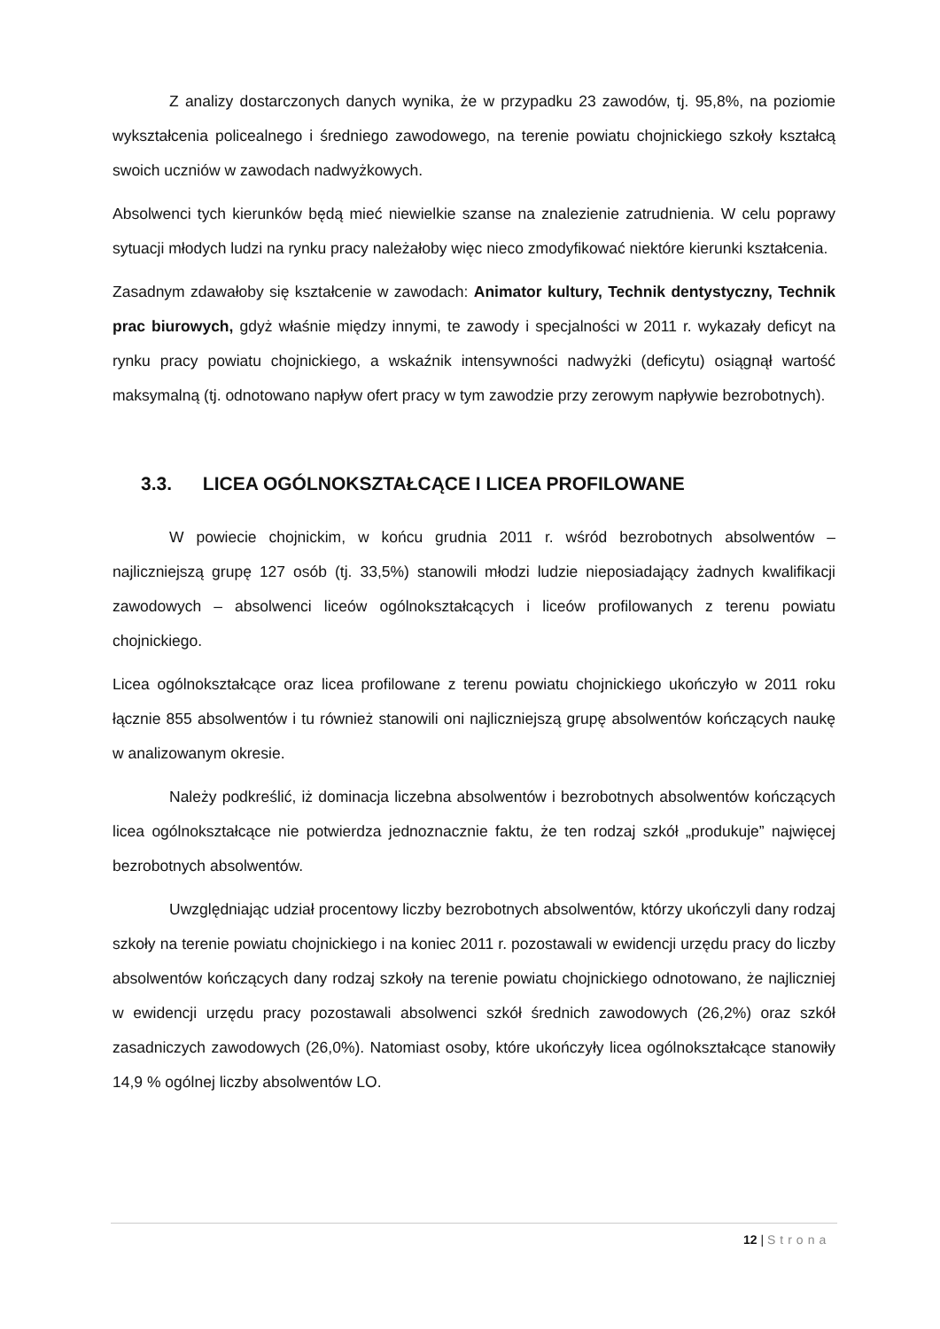Z analizy dostarczonych danych wynika, że w przypadku 23 zawodów, tj. 95,8%, na poziomie wykształcenia policealnego i średniego zawodowego, na terenie powiatu chojnickiego szkoły kształcą swoich uczniów w zawodach nadwyżkowych.
Absolwenci tych kierunków będą mieć niewielkie szanse na znalezienie zatrudnienia. W celu poprawy sytuacji młodych ludzi na rynku pracy należałoby więc nieco zmodyfikować niektóre kierunki kształcenia.
Zasadnym zdawałoby się kształcenie w zawodach: Animator kultury, Technik dentystyczny, Technik prac biurowych, gdyż właśnie między innymi, te zawody i specjalności w 2011 r. wykazały deficyt na rynku pracy powiatu chojnickiego, a wskaźnik intensywności nadwyżki (deficytu) osiągnął wartość maksymalną (tj. odnotowano napływ ofert pracy w tym zawodzie przy zerowym napływie bezrobotnych).
3.3. LICEA OGÓLNOKSZTAŁCĄCE I LICEA PROFILOWANE
W powiecie chojnickim, w końcu grudnia 2011 r. wśród bezrobotnych absolwentów – najliczniejszą grupę 127 osób (tj. 33,5%) stanowili młodzi ludzie nieposiadający żadnych kwalifikacji zawodowych – absolwenci liceów ogólnokształcących i liceów profilowanych z terenu powiatu chojnickiego.
Licea ogólnokształcące oraz licea profilowane z terenu powiatu chojnickiego ukończyło w 2011 roku łącznie 855 absolwentów i tu również stanowili oni najliczniejszą grupę absolwentów kończących naukę w analizowanym okresie.
Należy podkreślić, iż dominacja liczebna absolwentów i bezrobotnych absolwentów kończących licea ogólnokształcące nie potwierdza jednoznacznie faktu, że ten rodzaj szkół „produkuje” najwięcej bezrobotnych absolwentów.
Uwzględniając udział procentowy liczby bezrobotnych absolwentów, którzy ukończyli dany rodzaj szkoły na terenie powiatu chojnickiego i na koniec 2011 r. pozostawali w ewidencji urzędu pracy do liczby absolwentów kończących dany rodzaj szkoły na terenie powiatu chojnickiego odnotowano, że najliczniej w ewidencji urzędu pracy pozostawali absolwenci szkół średnich zawodowych (26,2%) oraz szkół zasadniczych zawodowych (26,0%). Natomiast osoby, które ukończyły licea ogólnokształcące stanowiły 14,9 % ogólnej liczby absolwentów LO.
12 | Strona